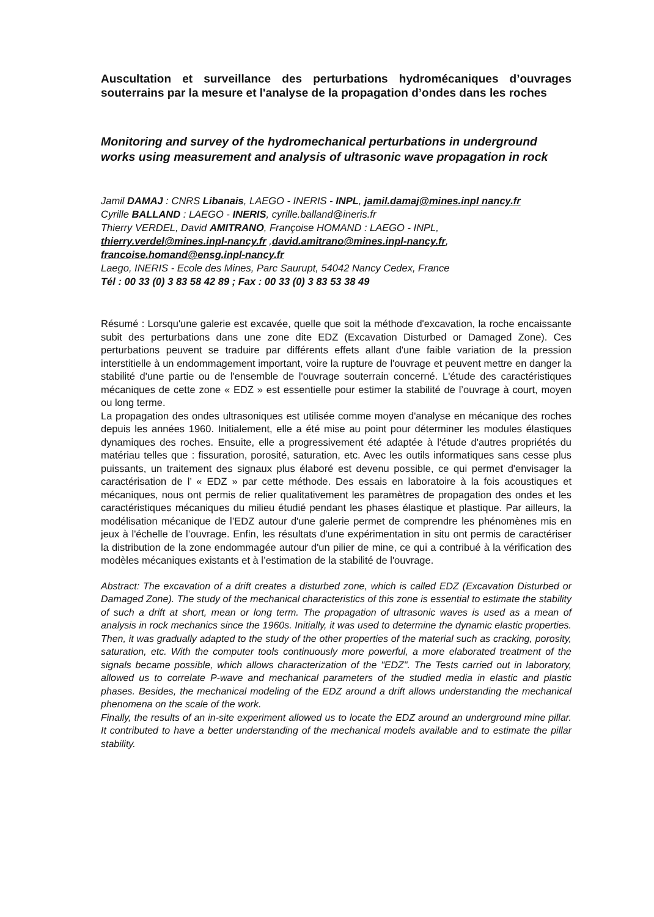Auscultation et surveillance des perturbations hydromécaniques d’ouvrages souterrains par la mesure et l'analyse de la propagation d’ondes dans les roches
Monitoring and survey of the hydromechanical perturbations in underground works using measurement and analysis of ultrasonic wave propagation in rock
Jamil DAMAJ : CNRS Libanais, LAEGO - INERIS - INPL, jamil.damaj@mines.inpl nancy.fr
Cyrille BALLAND : LAEGO - INERIS, cyrille.balland@ineris.fr
Thierry VERDEL, David AMITRANO, Françoise HOMAND : LAEGO - INPL,
thierry.verdel@mines.inpl-nancy.fr ,david.amitrano@mines.inpl-nancy.fr,
francoise.homand@ensg.inpl-nancy.fr
Laego, INERIS - Ecole des Mines, Parc Saurupt, 54042 Nancy Cedex, France
Tél : 00 33 (0) 3 83 58 42 89 ; Fax : 00 33 (0) 3 83 53 38 49
Résumé : Lorsqu'une galerie est excavée, quelle que soit la méthode d'excavation, la roche encaissante subit des perturbations dans une zone dite EDZ (Excavation Disturbed or Damaged Zone). Ces perturbations peuvent se traduire par différents effets allant d'une faible variation de la pression interstitielle à un endommagement important, voire la rupture de l'ouvrage et peuvent mettre en danger la stabilité d'une partie ou de l'ensemble de l'ouvrage souterrain concerné. L'étude des caractéristiques mécaniques de cette zone « EDZ » est essentielle pour estimer la stabilité de l’ouvrage à court, moyen ou long terme.
La propagation des ondes ultrasoniques est utilisée comme moyen d'analyse en mécanique des roches depuis les années 1960. Initialement, elle a été mise au point pour déterminer les modules élastiques dynamiques des roches. Ensuite, elle a progressivement été adaptée à l'étude d'autres propriétés du matériau telles que : fissuration, porosité, saturation, etc. Avec les outils informatiques sans cesse plus puissants, un traitement des signaux plus élaboré est devenu possible, ce qui permet d'envisager la caractérisation de l’ « EDZ » par cette méthode. Des essais en laboratoire à la fois acoustiques et mécaniques, nous ont permis de relier qualitativement les paramètres de propagation des ondes et les caractéristiques mécaniques du milieu étudié pendant les phases élastique et plastique. Par ailleurs, la modélisation mécanique de l’EDZ autour d'une galerie permet de comprendre les phénomènes mis en jeux à l'échelle de l’ouvrage. Enfin, les résultats d'une expérimentation in situ ont permis de caractériser la distribution de la zone endommagée autour d'un pilier de mine, ce qui a contribué à la vérification des modèles mécaniques existants et à l’estimation de la stabilité de l'ouvrage.
Abstract: The excavation of a drift creates a disturbed zone, which is called EDZ (Excavation Disturbed or Damaged Zone). The study of the mechanical characteristics of this zone is essential to estimate the stability of such a drift at short, mean or long term. The propagation of ultrasonic waves is used as a mean of analysis in rock mechanics since the 1960s. Initially, it was used to determine the dynamic elastic properties. Then, it was gradually adapted to the study of the other properties of the material such as cracking, porosity, saturation, etc. With the computer tools continuously more powerful, a more elaborated treatment of the signals became possible, which allows characterization of the "EDZ". The Tests carried out in laboratory, allowed us to correlate P-wave and mechanical parameters of the studied media in elastic and plastic phases. Besides, the mechanical modeling of the EDZ around a drift allows understanding the mechanical phenomena on the scale of the work.
Finally, the results of an in-site experiment allowed us to locate the EDZ around an underground mine pillar. It contributed to have a better understanding of the mechanical models available and to estimate the pillar stability.